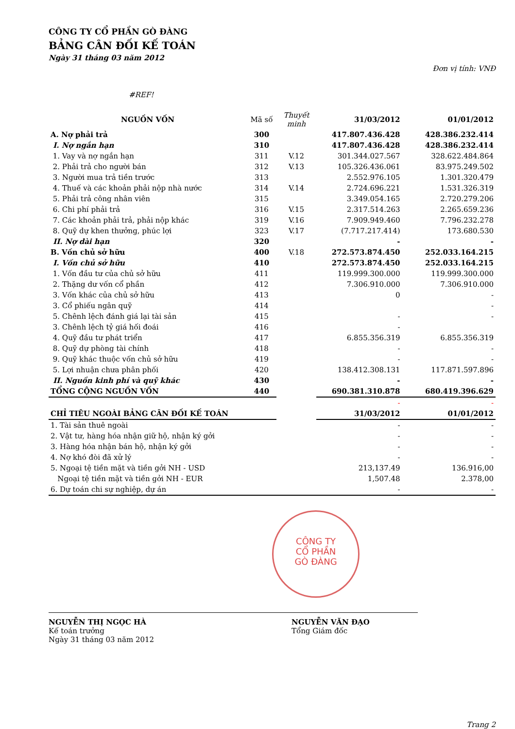CÔNG TY CỔ PHẦN GÒ ĐÀNG
BẢNG CÂN ĐỐI KẾ TOÁN
Ngày 31 tháng 03 năm 2012
Đơn vị tính: VNĐ
#REF!
| NGUỒN VỐN | Mã số | Thuyết minh | 31/03/2012 | 01/01/2012 |
| --- | --- | --- | --- | --- |
| A. Nợ phải trả | 300 | | 417.807.436.428 | 428.386.232.414 |
| I. Nợ ngắn hạn | 310 | | 417.807.436.428 | 428.386.232.414 |
| 1. Vay và nợ ngắn hạn | 311 | V.12 | 301.344.027.567 | 328.622.484.864 |
| 2. Phải trả cho người bán | 312 | V.13 | 105.326.436.061 | 83.975.249.502 |
| 3. Người mua trả tiền trước | 313 | | 2.552.976.105 | 1.301.320.479 |
| 4. Thuế và các khoản phải nộp nhà nước | 314 | V.14 | 2.724.696.221 | 1.531.326.319 |
| 5. Phải trả công nhân viên | 315 | | 3.349.054.165 | 2.720.279.206 |
| 6. Chi phí phải trả | 316 | V.15 | 2.317.514.263 | 2.265.659.236 |
| 7. Các khoản phải trả, phải nộp khác | 319 | V.16 | 7.909.949.460 | 7.796.232.278 |
| 8. Quỹ dự khen thưởng, phúc lợi | 323 | V.17 | (7.717.217.414) | 173.680.530 |
| II. Nợ dài hạn | 320 | | - | - |
| B. Vốn chủ sở hữu | 400 | V.18 | 272.573.874.450 | 252.033.164.215 |
| I. Vốn chủ sở hữu | 410 | | 272.573.874.450 | 252.033.164.215 |
| 1. Vốn đầu tư của chủ sở hữu | 411 | | 119.999.300.000 | 119.999.300.000 |
| 2. Thặng dư vốn cổ phần | 412 | | 7.306.910.000 | 7.306.910.000 |
| 3. Vốn khác của chủ sở hữu | 413 | | 0 | - |
| 3. Cổ phiếu ngân quỹ | 414 | | | - |
| 5. Chênh lệch đánh giá lại tài sản | 415 | | - | - |
| 3. Chênh lệch tỷ giá hối đoái | 416 | | - | |
| 4. Quỹ đầu tư phát triển | 417 | | 6.855.356.319 | 6.855.356.319 |
| 8. Quỹ dự phòng tài chính | 418 | | - | - |
| 9. Quỹ khác thuộc vốn chủ sở hữu | 419 | | - | - |
| 5. Lợi nhuận chưa phân phối | 420 | | 138.412.308.131 | 117.871.597.896 |
| II. Nguồn kinh phí và quỹ khác | 430 | | - | - |
| TỔNG CỘNG NGUỒN VỐN | 440 | | 690.381.310.878 | 680.419.396.629 |
| | | | - | - |
| CHỈ TIÊU NGOÀI BẢNG CÂN ĐỐI KẾ TOÁN | | | 31/03/2012 | 01/01/2012 |
| 1. Tài sản thuê ngoài | | | - | - |
| 2. Vật tư, hàng hóa nhận giữ hộ, nhận ký gởi | | | - | - |
| 3. Hàng hóa nhận bán hộ, nhận ký gởi | | | - | - |
| 4. Nợ khó đòi đã xử lý | | | - | - |
| 5. Ngoại tệ tiền mặt và tiền gởi NH - USD | | | 213,137.49 | 136.916,00 |
| Ngoại tệ tiền mặt và tiền gởi NH - EUR | | | 1,507.48 | 2.378,00 |
| 6. Dự toán chi sự nghiệp, dự án | | | - | - |
NGUYỄN THỊ NGỌC HÀ
Kế toán trưởng
Ngày 31 tháng 03 năm 2012
CÔNG TY
CỔ PHẦN
GÒ ĐÀNG
NGUYỄN VĂN ĐẠO
Tổng Giám đốc
Trang 2